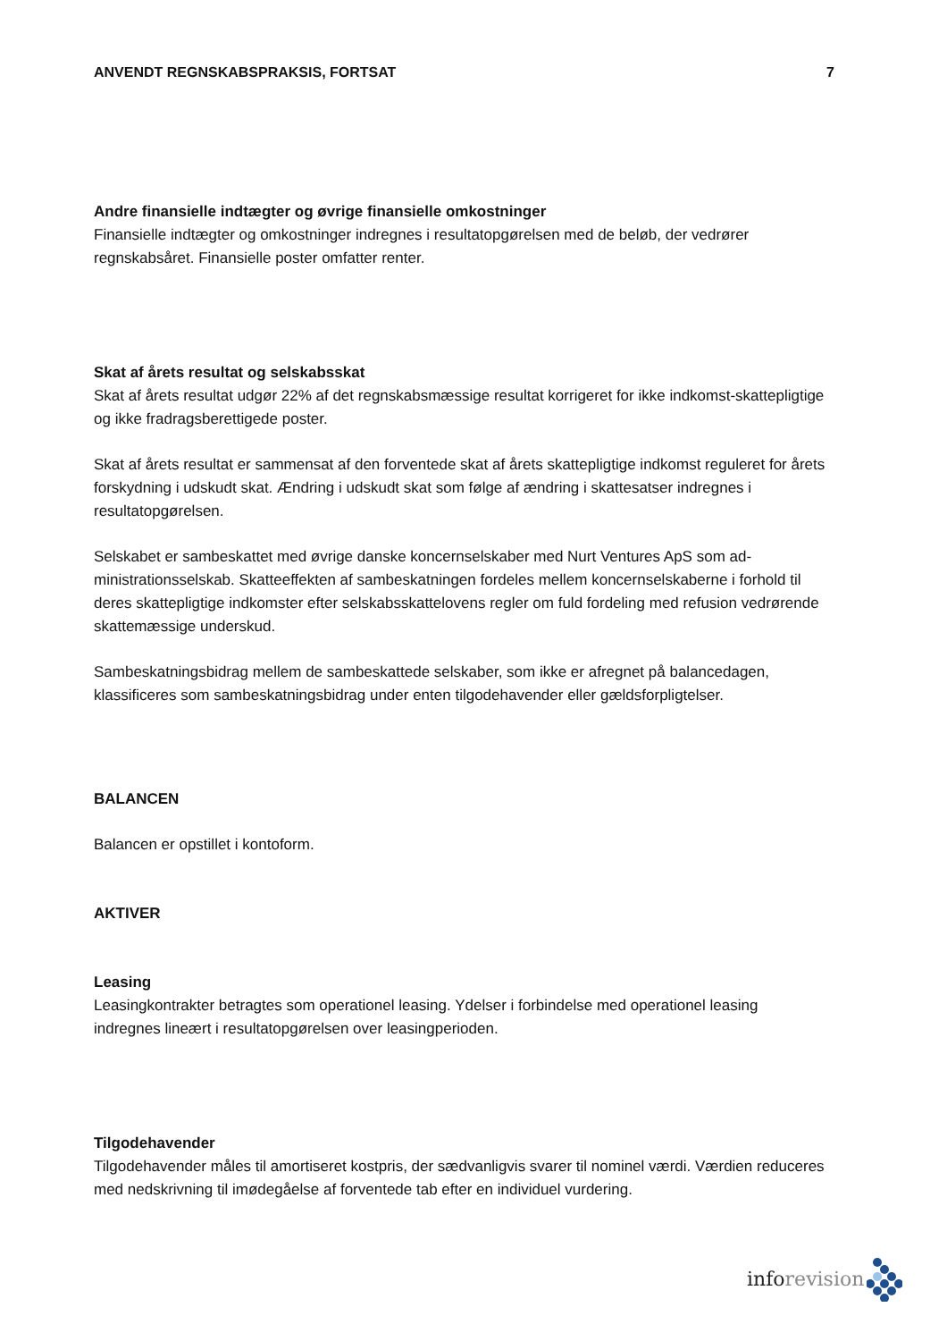ANVENDT REGNSKABSPRAKSIS, FORTSAT 7
Andre finansielle indtægter og øvrige finansielle omkostninger
Finansielle indtægter og omkostninger indregnes i resultatopgørelsen med de beløb, der vedrører regnskabsåret. Finansielle poster omfatter renter.
Skat af årets resultat og selskabsskat
Skat af årets resultat udgør 22% af det regnskabsmæssige resultat korrigeret for ikke indkomst-skattepligtige og ikke fradragsberettigede poster.
Skat af årets resultat er sammensat af den forventede skat af årets skattepligtige indkomst reguleret for årets forskydning i udskudt skat. Ændring i udskudt skat som følge af ændring i skattesatser indregnes i resultatopgørelsen.
Selskabet er sambeskattet med øvrige danske koncernselskaber med Nurt Ventures ApS som ad-ministrationsselskab. Skatteeffekten af sambeskatningen fordeles mellem koncernselskaberne i forhold til deres skattepligtige indkomster efter selskabsskattelovens regler om fuld fordeling med refusion vedrørende skattemæssige underskud.
Sambeskatningsbidrag mellem de sambeskattede selskaber, som ikke er afregnet på balancedagen, klassificeres som sambeskatningsbidrag under enten tilgodehavender eller gældsforpligtelser.
BALANCEN
Balancen er opstillet i kontoform.
AKTIVER
Leasing
Leasingkontrakter betragtes som operationel leasing. Ydelser i forbindelse med operationel leasing indregnes lineært i resultatopgørelsen over leasingperioden.
Tilgodehavender
Tilgodehavender måles til amortiseret kostpris, der sædvanligvis svarer til nominel værdi. Værdien reduceres med nedskrivning til imødegåelse af forventede tab efter en individuel vurdering.
info revision